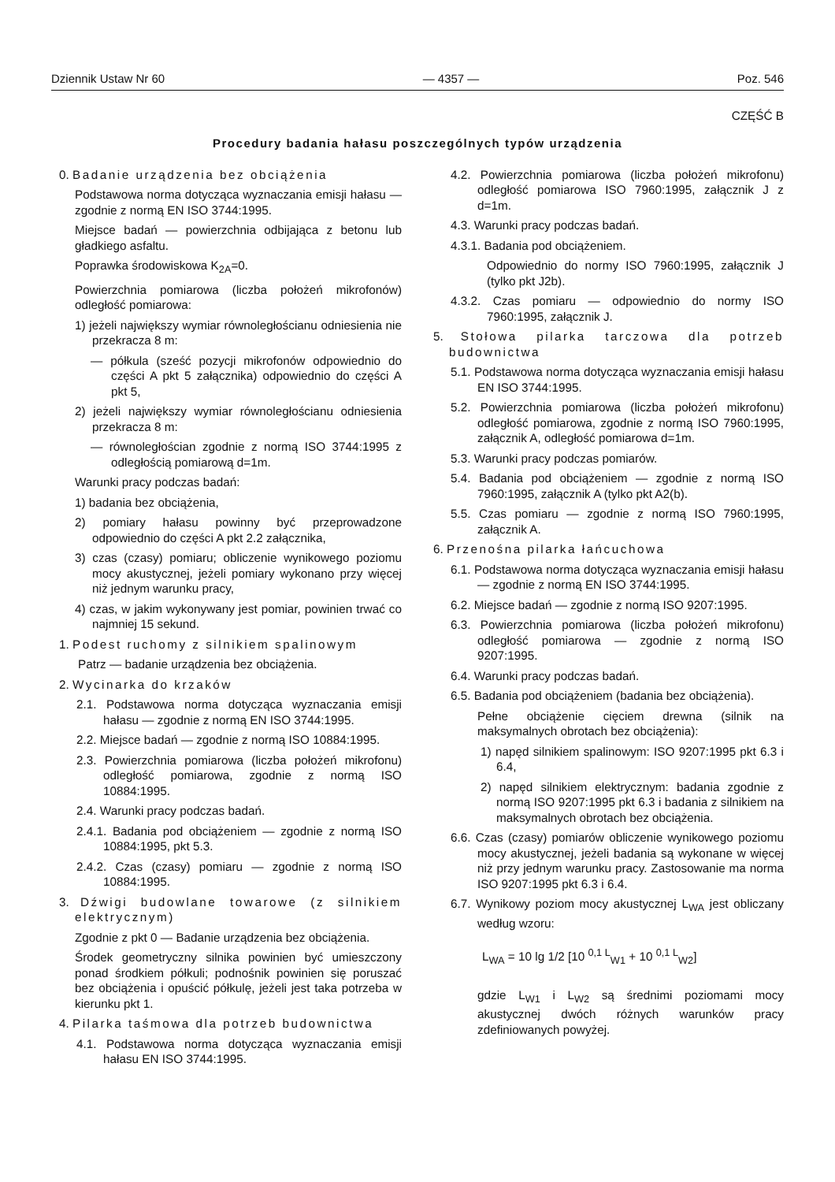Dziennik Ustaw Nr 60 — 4357 — Poz. 546
CZĘŚĆ B
Procedury badania hałasu poszczególnych typów urządzenia
0. Badanie urządzenia bez obciążenia
Podstawowa norma dotycząca wyznaczania emisji hałasu — zgodnie z normą EN ISO 3744:1995.
Miejsce badań — powierzchnia odbijająca z betonu lub gładkiego asfaltu.
Poprawka środowiskowa K<sub>2A</sub>=0.
Powierzchnia pomiarowa (liczba położeń mikrofonów) odległość pomiarowa:
1) jeżeli największy wymiar równoległościanu odniesienia nie przekracza 8 m:
— półkula (sześć pozycji mikrofonów odpowiednio do części A pkt 5 załącznika) odpowiednio do części A pkt 5,
2) jeżeli największy wymiar równoległościanu odniesienia przekracza 8 m:
— równoległościan zgodnie z normą ISO 3744:1995 z odległością pomiarową d=1m.
Warunki pracy podczas badań:
1) badania bez obciążenia,
2) pomiary hałasu powinny być przeprowadzone odpowiednio do części A pkt 2.2 załącznika,
3) czas (czasy) pomiaru; obliczenie wynikowego poziomu mocy akustycznej, jeżeli pomiary wykonano przy więcej niż jednym warunku pracy,
4) czas, w jakim wykonywany jest pomiar, powinien trwać co najmniej 15 sekund.
1. Podest ruchomy z silnikiem spalinowym
Patrz — badanie urządzenia bez obciążenia.
2. Wycinarka do krzaków
2.1. Podstawowa norma dotycząca wyznaczania emisji hałasu — zgodnie z normą EN ISO 3744:1995.
2.2. Miejsce badań — zgodnie z normą ISO 10884:1995.
2.3. Powierzchnia pomiarowa (liczba położeń mikrofonu) odległość pomiarowa, zgodnie z normą ISO 10884:1995.
2.4. Warunki pracy podczas badań.
2.4.1. Badania pod obciążeniem — zgodnie z normą ISO 10884:1995, pkt 5.3.
2.4.2. Czas (czasy) pomiaru — zgodnie z normą ISO 10884:1995.
3. Dźwigi budowlane towarowe (z silnikiem elektrycznym)
Zgodnie z pkt 0 — Badanie urządzenia bez obciążenia.
Środek geometryczny silnika powinien być umieszczony ponad środkiem półkuli; podnośnik powinien się poruszać bez obciążenia i opuścić półkulę, jeżeli jest taka potrzeba w kierunku pkt 1.
4. Pilarka taśmowa dla potrzeb budownictwa
4.1. Podstawowa norma dotycząca wyznaczania emisji hałasu EN ISO 3744:1995.
4.2. Powierzchnia pomiarowa (liczba położeń mikrofonu) odległość pomiarowa ISO 7960:1995, załącznik J z d=1m.
4.3. Warunki pracy podczas badań.
4.3.1. Badania pod obciążeniem.
Odpowiednio do normy ISO 7960:1995, załącznik J (tylko pkt J2b).
4.3.2. Czas pomiaru — odpowiednio do normy ISO 7960:1995, załącznik J.
5. Stołowa pilarka tarczowa dla potrzeb budownictwa
5.1. Podstawowa norma dotycząca wyznaczania emisji hałasu EN ISO 3744:1995.
5.2. Powierzchnia pomiarowa (liczba położeń mikrofonu) odległość pomiarowa, zgodnie z normą ISO 7960:1995, załącznik A, odległość pomiarowa d=1m.
5.3. Warunki pracy podczas pomiarów.
5.4. Badania pod obciążeniem — zgodnie z normą ISO 7960:1995, załącznik A (tylko pkt A2(b).
5.5. Czas pomiaru — zgodnie z normą ISO 7960:1995, załącznik A.
6. Przenośna pilarka łańcuchowa
6.1. Podstawowa norma dotycząca wyznaczania emisji hałasu — zgodnie z normą EN ISO 3744:1995.
6.2. Miejsce badań — zgodnie z normą ISO 9207:1995.
6.3. Powierzchnia pomiarowa (liczba położeń mikrofonu) odległość pomiarowa — zgodnie z normą ISO 9207:1995.
6.4. Warunki pracy podczas badań.
6.5. Badania pod obciążeniem (badania bez obciążenia).
Pełne obciążenie cięciem drewna (silnik na maksymalnych obrotach bez obciążenia):
1) napęd silnikiem spalinowym: ISO 9207:1995 pkt 6.3 i 6.4,
2) napęd silnikiem elektrycznym: badania zgodnie z normą ISO 9207:1995 pkt 6.3 i badania z silnikiem na maksymalnych obrotach bez obciążenia.
6.6. Czas (czasy) pomiarów obliczenie wynikowego poziomu mocy akustycznej, jeżeli badania są wykonane w więcej niż przy jednym warunku pracy. Zastosowanie ma norma ISO 9207:1995 pkt 6.3 i 6.4.
6.7. Wynikowy poziom mocy akustycznej L<sub>WA</sub> jest obliczany według wzoru:
L<sub>WA</sub> = 10 lg 1/2 [10 <sup>0,1 L</sup><sub>W1</sub> + 10 <sup>0,1 L</sup><sub>W2</sub>]
gdzie L<sub>W1</sub> i L<sub>W2</sub> są średnimi poziomami mocy akustycznej dwóch różnych warunków pracy zdefiniowanych powyżej.